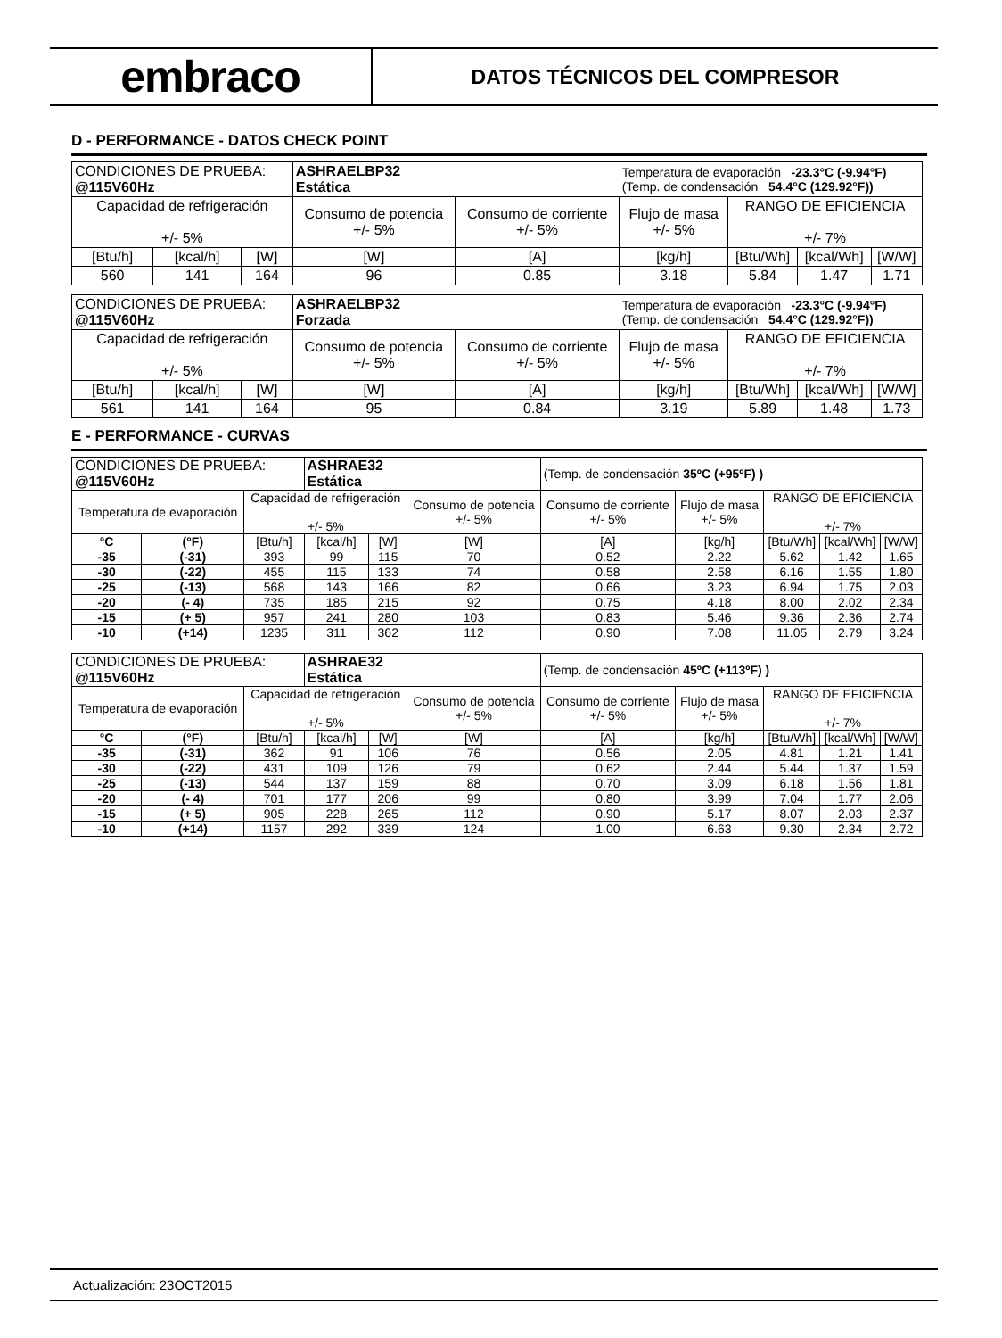embraco
DATOS TÉCNICOS DEL COMPRESOR
D - PERFORMANCE - DATOS CHECK POINT
| CONDICIONES DE PRUEBA: @115V60Hz | | | ASHRAELBP32 Estática | | Temperatura de evaporación -23.3°C (-9.94°F) (Temp. de condensación 54.4°C (129.92°F)) | | | |
| Capacidad de refrigeración +/- 5% | | | Consumo de potencia +/- 5% | Consumo de corriente +/- 5% | Flujo de masa +/- 5% | RANGO DE EFICIENCIA +/- 7% | | |
| [Btu/h] | [kcal/h] | [W] | [W] | [A] | [kg/h] | [Btu/Wh] | [kcal/Wh] | [W/W] |
| 560 | 141 | 164 | 96 | 0.85 | 3.18 | 5.84 | 1.47 | 1.71 |
| CONDICIONES DE PRUEBA: @115V60Hz | | | ASHRAELBP32 Forzada | | Temperatura de evaporación -23.3°C (-9.94°F) (Temp. de condensación 54.4°C (129.92°F)) | | | |
| Capacidad de refrigeración +/- 5% | | | Consumo de potencia +/- 5% | Consumo de corriente +/- 5% | Flujo de masa +/- 5% | RANGO DE EFICIENCIA +/- 7% | | |
| [Btu/h] | [kcal/h] | [W] | [W] | [A] | [kg/h] | [Btu/Wh] | [kcal/Wh] | [W/W] |
| 561 | 141 | 164 | 95 | 0.84 | 3.19 | 5.89 | 1.48 | 1.73 |
E - PERFORMANCE - CURVAS
| CONDICIONES DE PRUEBA: @115V60Hz | | | ASHRAE32 Estática | | | (Temp. de condensación 35ºC (+95ºF) ) | | | | |
| Temperatura de evaporación | | Capacidad de refrigeración +/- 5% | | | Consumo de potencia +/- 5% | Consumo de corriente +/- 5% | Flujo de masa +/- 5% | RANGO DE EFICIENCIA +/- 7% | | |
| °C | (°F) | [Btu/h] | [kcal/h] | [W] | [W] | [A] | [kg/h] | [Btu/Wh] | [kcal/Wh] | [W/W] |
| -35 | (-31) | 393 | 99 | 115 | 70 | 0.52 | 2.22 | 5.62 | 1.42 | 1.65 |
| -30 | (-22) | 455 | 115 | 133 | 74 | 0.58 | 2.58 | 6.16 | 1.55 | 1.80 |
| -25 | (-13) | 568 | 143 | 166 | 82 | 0.66 | 3.23 | 6.94 | 1.75 | 2.03 |
| -20 | (- 4) | 735 | 185 | 215 | 92 | 0.75 | 4.18 | 8.00 | 2.02 | 2.34 |
| -15 | (+ 5) | 957 | 241 | 280 | 103 | 0.83 | 5.46 | 9.36 | 2.36 | 2.74 |
| -10 | (+14) | 1235 | 311 | 362 | 112 | 0.90 | 7.08 | 11.05 | 2.79 | 3.24 |
| CONDICIONES DE PRUEBA: @115V60Hz | | | ASHRAE32 Estática | | | (Temp. de condensación 45ºC (+113ºF) ) | | | | |
| Temperatura de evaporación | | Capacidad de refrigeración +/- 5% | | | Consumo de potencia +/- 5% | Consumo de corriente +/- 5% | Flujo de masa +/- 5% | RANGO DE EFICIENCIA +/- 7% | | |
| °C | (°F) | [Btu/h] | [kcal/h] | [W] | [W] | [A] | [kg/h] | [Btu/Wh] | [kcal/Wh] | [W/W] |
| -35 | (-31) | 362 | 91 | 106 | 76 | 0.56 | 2.05 | 4.81 | 1.21 | 1.41 |
| -30 | (-22) | 431 | 109 | 126 | 79 | 0.62 | 2.44 | 5.44 | 1.37 | 1.59 |
| -25 | (-13) | 544 | 137 | 159 | 88 | 0.70 | 3.09 | 6.18 | 1.56 | 1.81 |
| -20 | (- 4) | 701 | 177 | 206 | 99 | 0.80 | 3.99 | 7.04 | 1.77 | 2.06 |
| -15 | (+ 5) | 905 | 228 | 265 | 112 | 0.90 | 5.17 | 8.07 | 2.03 | 2.37 |
| -10 | (+14) | 1157 | 292 | 339 | 124 | 1.00 | 6.63 | 9.30 | 2.34 | 2.72 |
Actualización: 23OCT2015